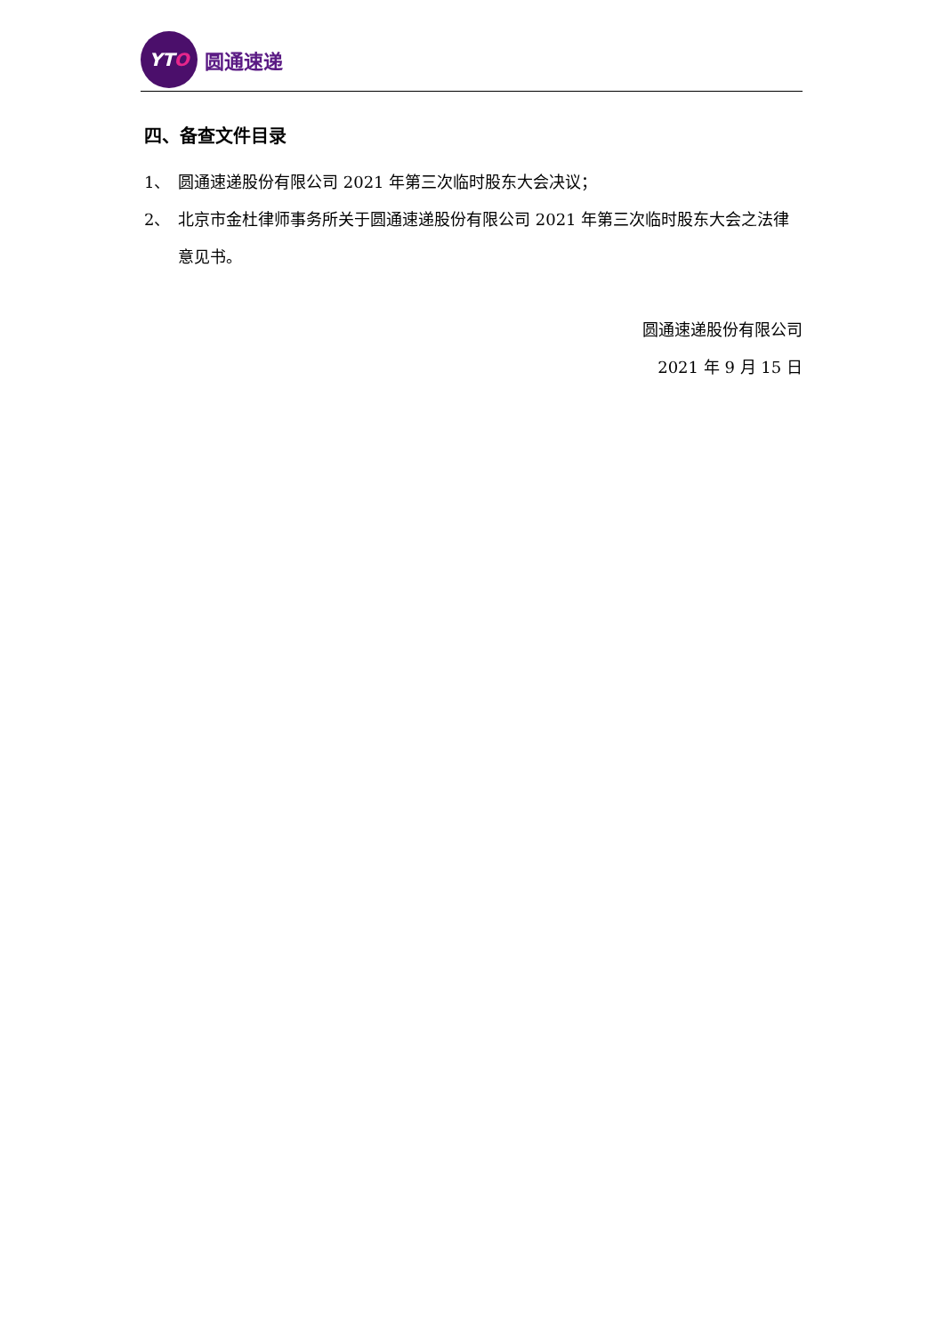YT O
圆通速递
四、备查文件目录
1、 圆通速递股份有限公司 2021 年第三次临时股东大会决议；
2、 北京市金杜律师事务所关于圆通速递股份有限公司 2021 年第三次临时股东大会之法律意见书。
圆通速递股份有限公司
2021 年 9 月 15 日